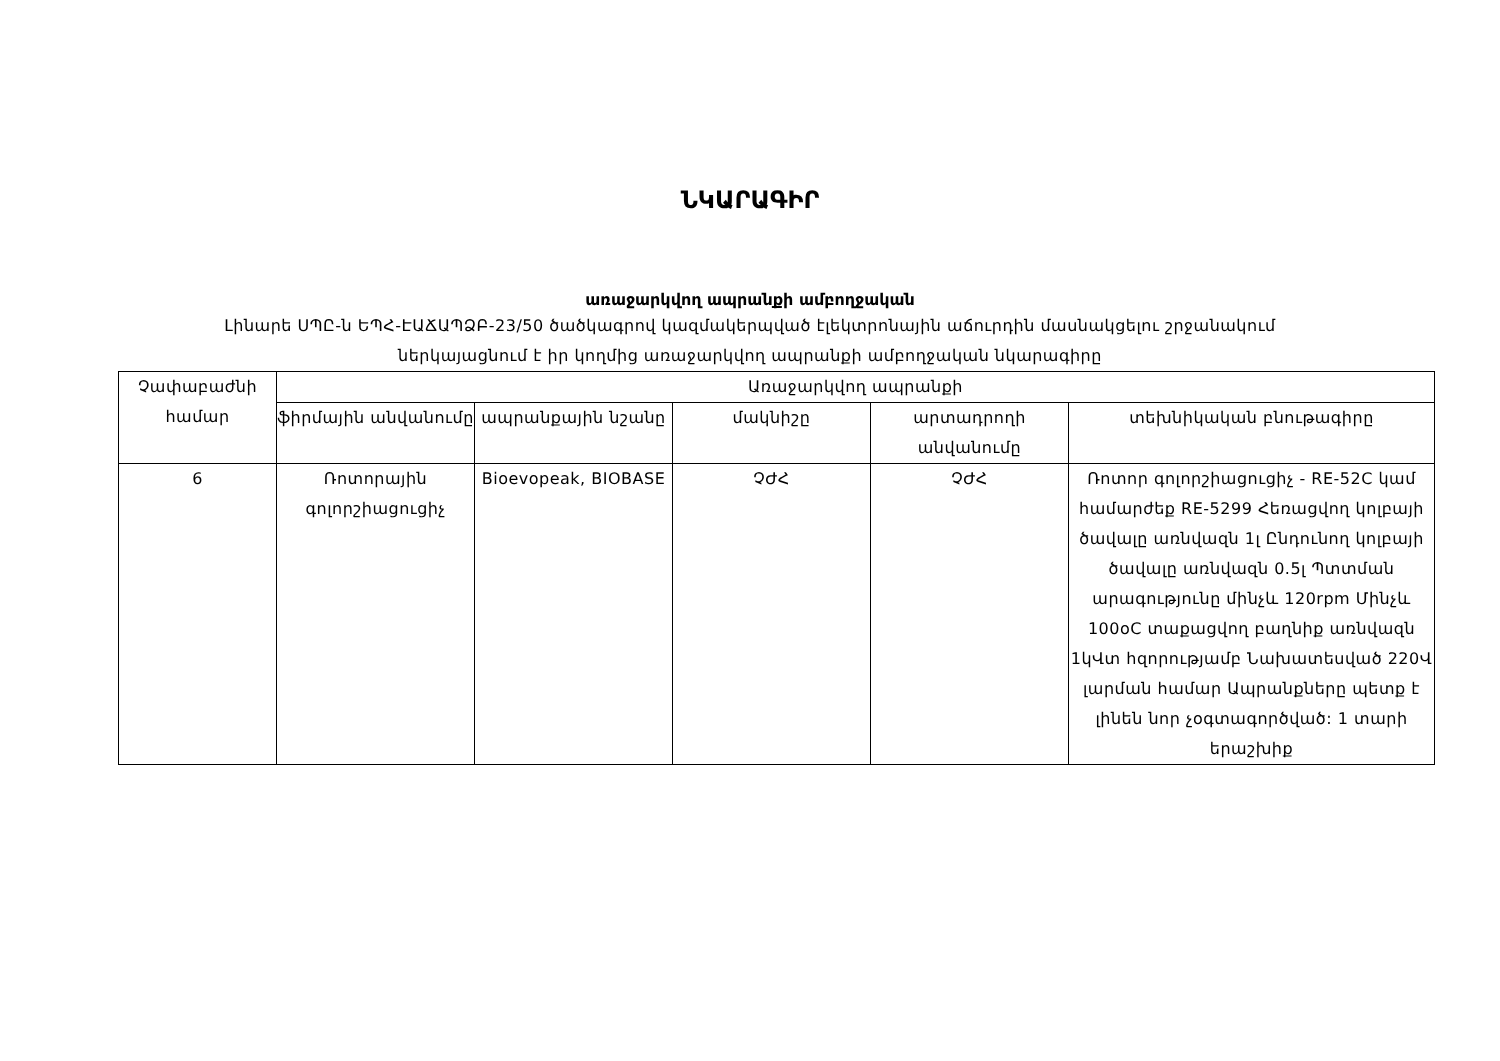ՆԿԱՐԱԳԻՐ
առաջարկվող ապրանքի ամբողջական
Լինարե ՍՊԸ-ն ԵՊՀ-ԷԱՃԱՊՁԲ-23/50 ծածկագրով կազմակերպված էլեկտրոնային աճուրդին մասնակցելու շրջանակում
ներկայացնում է իր կողմից առաջարկվող ապրանքի ամբողջական նկարագիրը
| Չափաբաժնի համար | Առաջարկվող ապրանքի | | | | |
| --- | --- | --- | --- | --- | --- |
| | ֆիրմային անվանումը | ապրանքային նշանը | մակնիշը | արտադրողի անվանումը | տեխնիկական բնութագիրը |
| 6 | Ռոտորային գոլորշիացուցիչ | Bioevopeak, BIOBASE | ՉԺՀ | ՉԺՀ | Ռոտոր գոլորշիացուցիչ - RE-52C կամ համարժեք RE-5299 Հեռացվող կոլբայի ծավալը առնվազն 1լ Ընդունող կոլբայի ծավալը առնվազն 0.5լ Պտտման արագությունը մինչև 120rpm Մինչև 100oC տաքացվող բաղնիք առնվազն 1կՎտ հզորությամբ Նախատեսված 220Վ լարման համար Ապրանքները պետք է լինեն նոր չօգտագործված: 1 տարի երաշխիք |